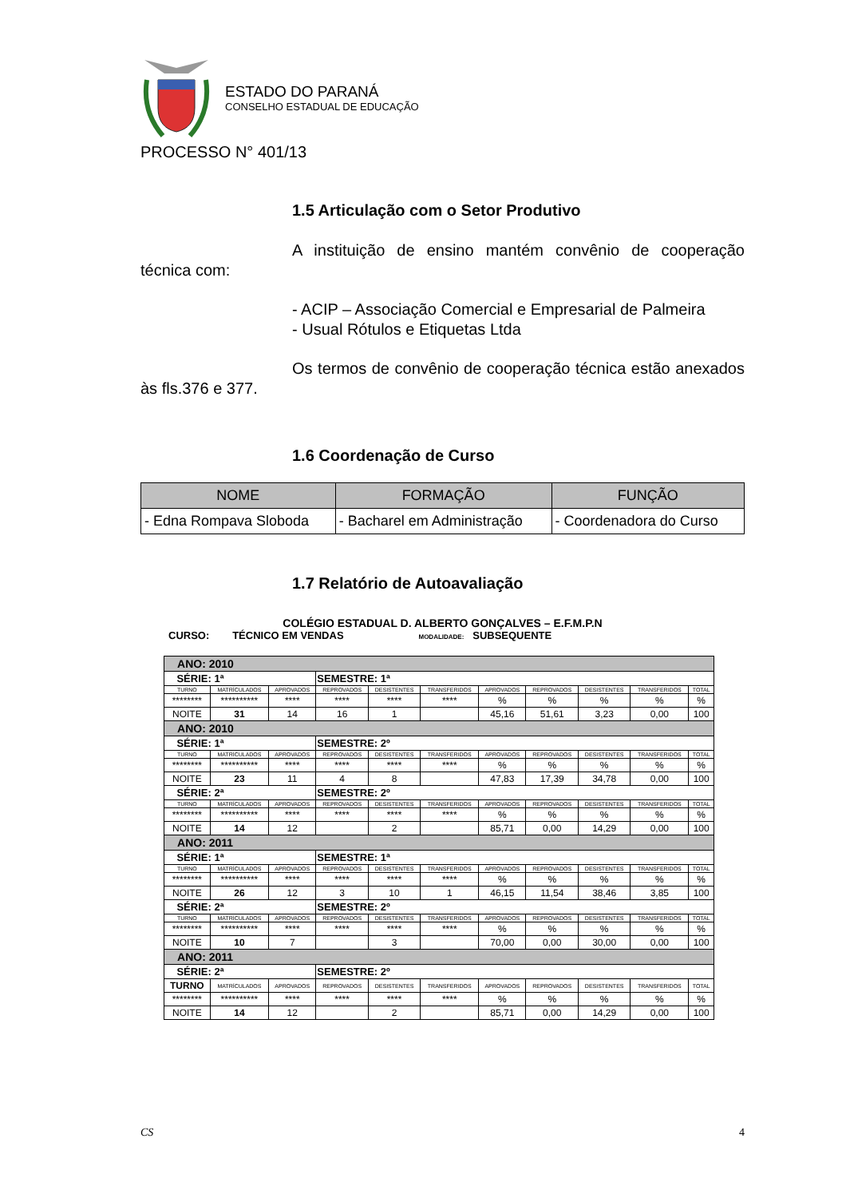ESTADO DO PARANÁ
CONSELHO ESTADUAL DE EDUCAÇÃO
PROCESSO N° 401/13
1.5 Articulação com o Setor Produtivo
A instituição de ensino mantém convênio de cooperação técnica com:
- ACIP – Associação Comercial e Empresarial de Palmeira
- Usual Rótulos e Etiquetas Ltda
Os termos de convênio de cooperação técnica estão anexados às fls.376 e 377.
1.6 Coordenação de Curso
| NOME | FORMAÇÃO | FUNÇÃO |
| --- | --- | --- |
| - Edna Rompava Sloboda | - Bacharel em Administração | - Coordenadora do Curso |
1.7 Relatório de Autoavaliação
COLÉGIO ESTADUAL D. ALBERTO GONÇALVES – E.F.M.P.N
CURSO: TÉCNICO EM VENDAS MODALIDADE: SUBSEQUENTE
| ANO: 2010 | | | | | | | | | | |
| SÉRIE: 1ª | | | SEMESTRE: 1ª | | | | | | | |
| TURNO | MATRÍCULADOS | APROVADOS | REPROVADOS | DESISTENTES | TRANSFERIDOS | APROVADOS | REPROVADOS | DESISTENTES | TRANSFERIDOS | TOTAL |
| ******** | ********** | **** | **** | **** | **** | % | % | % | % | % |
| NOITE | 31 | 14 | 16 | 1 | | 45,16 | 51,61 | 3,23 | 0,00 | 100 |
| ANO: 2010 | | | | | | | | | | |
| SÉRIE: 1ª | | | SEMESTRE: 2º | | | | | | | |
| TURNO | MATRÍCULADOS | APROVADOS | REPROVADOS | DESISTENTES | TRANSFERIDOS | APROVADOS | REPROVADOS | DESISTENTES | TRANSFERIDOS | TOTAL |
| ******** | ********** | **** | **** | **** | **** | % | % | % | % | % |
| NOITE | 23 | 11 | 4 | 8 | | 47,83 | 17,39 | 34,78 | 0,00 | 100 |
| SÉRIE: 2ª | | | SEMESTRE: 2º | | | | | | | |
| TURNO | MATRÍCULADOS | APROVADOS | REPROVADOS | DESISTENTES | TRANSFERIDOS | APROVADOS | REPROVADOS | DESISTENTES | TRANSFERIDOS | TOTAL |
| ******** | ********** | **** | **** | **** | **** | % | % | % | % | % |
| NOITE | 14 | 12 | | 2 | | 85,71 | 0,00 | 14,29 | 0,00 | 100 |
| ANO: 2011 | | | | | | | | | | |
| SÉRIE: 1ª | | | SEMESTRE: 1ª | | | | | | | |
| TURNO | MATRÍCULADOS | APROVADOS | REPROVADOS | DESISTENTES | TRANSFERIDOS | APROVADOS | REPROVADOS | DESISTENTES | TRANSFERIDOS | TOTAL |
| ******** | ********** | **** | **** | **** | **** | % | % | % | % | % |
| NOITE | 26 | 12 | 3 | 10 | 1 | 46,15 | 11,54 | 38,46 | 3,85 | 100 |
| SÉRIE: 2ª | | | SEMESTRE: 2º | | | | | | | |
| TURNO | MATRÍCULADOS | APROVADOS | REPROVADOS | DESISTENTES | TRANSFERIDOS | APROVADOS | REPROVADOS | DESISTENTES | TRANSFERIDOS | TOTAL |
| ******** | ********** | **** | **** | **** | **** | % | % | % | % | % |
| NOITE | 10 | 7 | | 3 | | 70,00 | 0,00 | 30,00 | 0,00 | 100 |
| ANO: 2011 | | | | | | | | | | |
| SÉRIE: 2ª | | | SEMESTRE: 2º | | | | | | | |
| TURNO | MATRÍCULADOS | APROVADOS | REPROVADOS | DESISTENTES | TRANSFERIDOS | APROVADOS | REPROVADOS | DESISTENTES | TRANSFERIDOS | TOTAL |
| ******** | ********** | **** | **** | **** | **** | % | % | % | % | % |
| NOITE | 14 | 12 | | 2 | | 85,71 | 0,00 | 14,29 | 0,00 | 100 |
CS 4